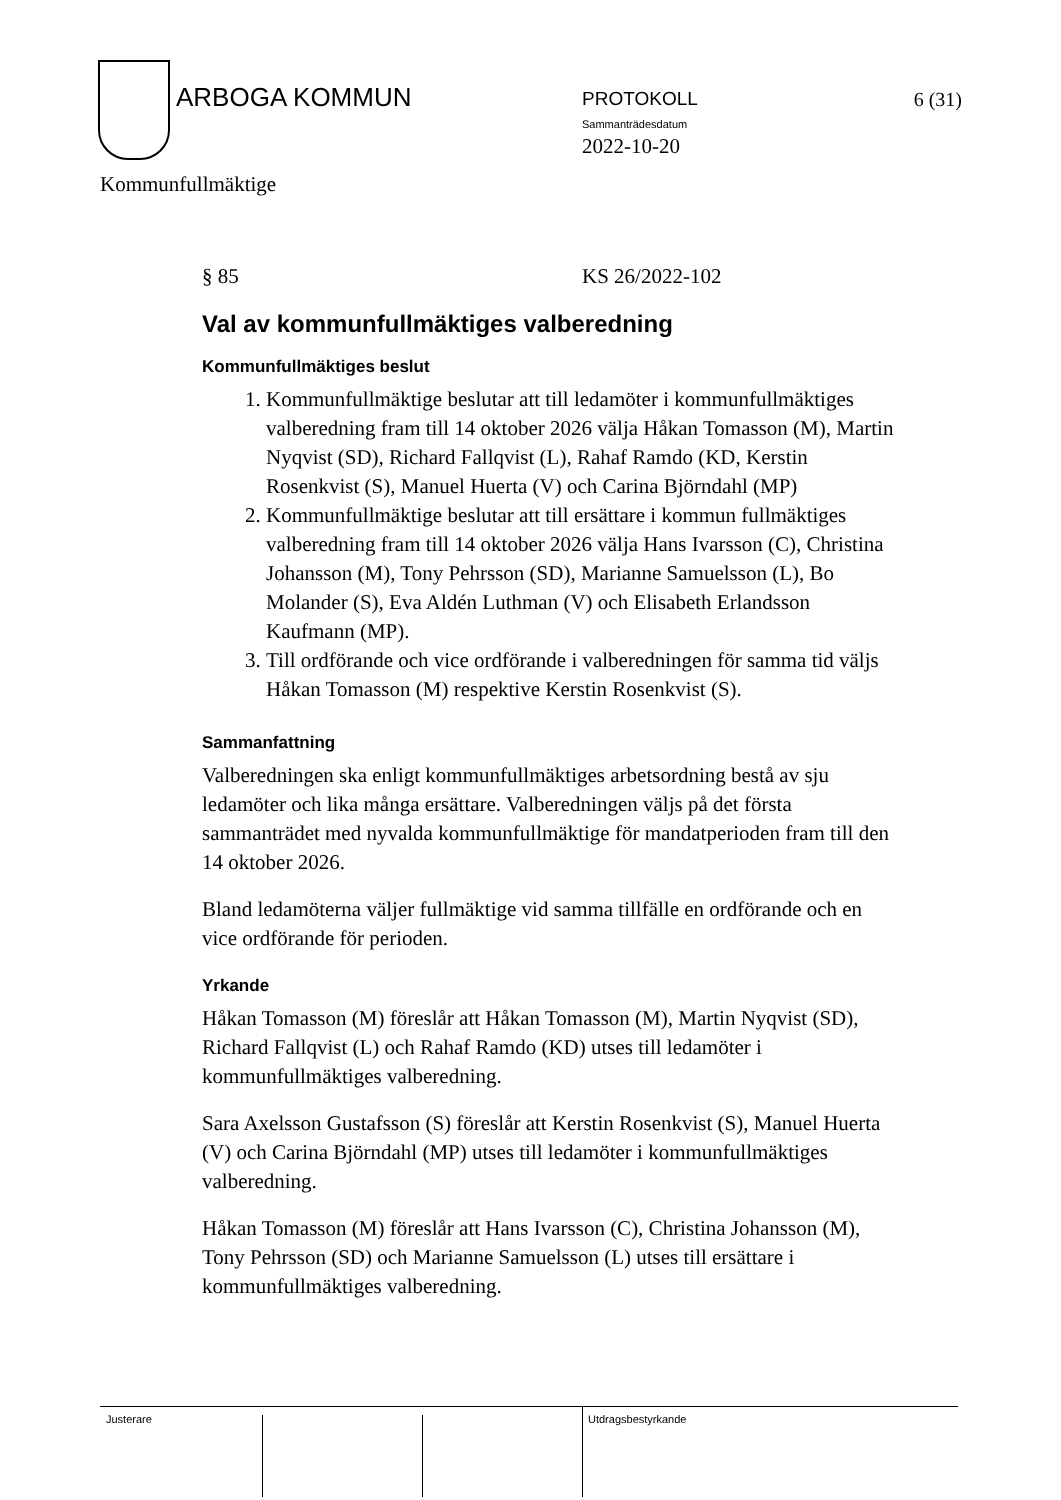ARBOGA KOMMUN PROTOKOLL
Sammanträdesdatum
2022-10-20
6 (31)
Kommunfullmäktige
§ 85 KS 26/2022-102
Val av kommunfullmäktiges valberedning
Kommunfullmäktiges beslut
1. Kommunfullmäktige beslutar att till ledamöter i kommun­fullmäktiges valberedning fram till 14 oktober 2026 välja Håkan Tomasson (M), Martin Nyqvist (SD), Richard Fallqvist (L), Rahaf Ramdo (KD, Kerstin Rosenkvist (S), Manuel Huerta (V) och Carina Björndahl (MP)
2. Kommunfullmäktige beslutar att till ersättare i kommun fullmäktiges valberedning fram till 14 oktober 2026 välja Hans Ivarsson (C), Christina Johansson (M), Tony Pehrsson (SD), Marianne Samuelsson (L), Bo Molander (S), Eva Aldén Luthman (V) och Elisabeth Erlandsson Kaufmann (MP).
3. Till ordförande och vice ordförande i valberedningen för samma tid väljs Håkan Tomasson (M) respektive Kerstin Rosenkvist (S).
Sammanfattning
Valberedningen ska enligt kommunfullmäktiges arbetsordning bestå av sju ledamöter och lika många ersättare. Valberedningen väljs på det första sammanträdet med nyvalda kommunfullmäktige för man­datperioden fram till den 14 oktober 2026.
Bland ledamöterna väljer fullmäktige vid samma tillfälle en ordförande och en vice ordförande för perioden.
Yrkande
Håkan Tomasson (M) föreslår att Håkan Tomasson (M), Martin Nyqvist (SD), Richard Fallqvist (L) och Rahaf Ramdo (KD) utses till ledamöter i kommunfullmäktiges valberedning.
Sara Axelsson Gustafsson (S) föreslår att Kerstin Rosenkvist (S), Manuel Huerta (V) och Carina Björndahl (MP) utses till ledamöter i kommunfullmäktiges valberedning.
Håkan Tomasson (M) föreslår att Hans Ivarsson (C), Christina Johansson (M), Tony Pehrsson (SD) och Marianne Samuelsson (L) utses till ersättare i kommunfullmäktiges valberedning.
Justerare Utdragsbestyrkande